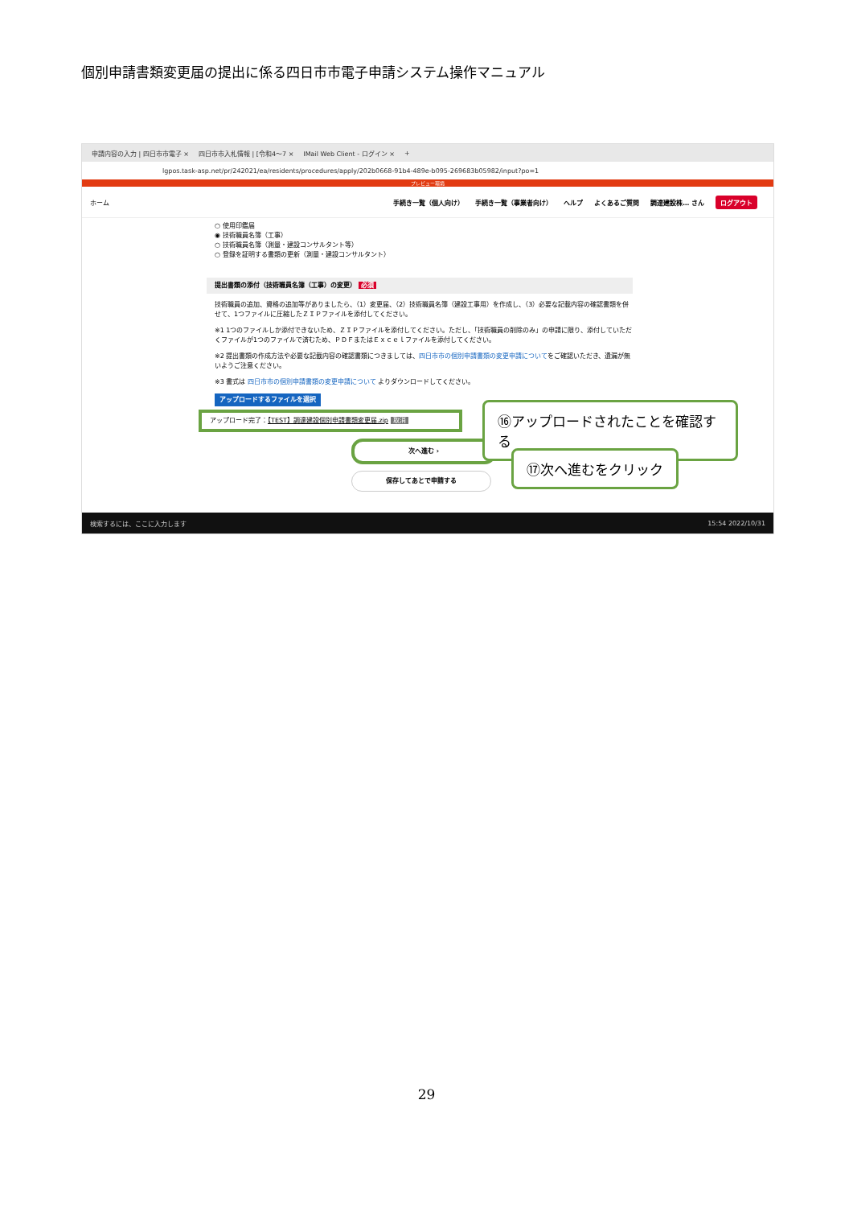個別申請書類変更届の提出に係る四日市市電子申請システム操作マニュアル
申請内容の入力 | 四日市市電子 × 四日市市入札情報 | [令和4～7 × IMail Web Client - ログイン × +
lgpos.task-asp.net/pr/242021/ea/residents/procedures/apply/202b0668-91b4-489e-b095-269683b05982/input?po=1
プレビュー環境
ホーム 手続き一覧（個人向け） 手続き一覧（事業者向け） ヘルプ よくあるご質問 調達建設株… さん ログアウト
○ 使用印鑑届
◉ 技術職員名簿（工事）
○ 技術職員名簿（測量・建設コンサルタント等）
○ 登録を証明する書類の更新（測量・建設コンサルタント）
提出書類の添付（技術職員名簿（工事）の変更） 必須
技術職員の追加、資格の追加等がありましたら、（1）変更届、（2）技術職員名簿（建設工事用）を作成し、（3）必要な記載内容の確認書類を併せて、1つファイルに圧縮したＺＩＰファイルを添付してください。
※1 1つのファイルしか添付できないため、ＺＩＰファイルを添付してください。ただし、「技術職員の削除のみ」の申請に限り、添付していただくファイルが1つのファイルで済むため、ＰＤＦまたはＥｘｃｅｌファイルを添付してください。
※2 提出書類の作成方法や必要な記載内容の確認書類につきましては、四日市市の個別申請書類の変更申請についてをご確認いただき、遺漏が無いようご注意ください。
※3 書式は 四日市市の個別申請書類の変更申請について よりダウンロードしてください。
アップロードするファイルを選択
アップロード完了：【TEST】調達建設個別申請書類変更届.zip 取消
次へ進む ›
保存してあとで申請する
⑯アップロードされたことを確認する
⑰次へ進むをクリック
検索するには、ここに入力します 15:54 2022/10/31
29